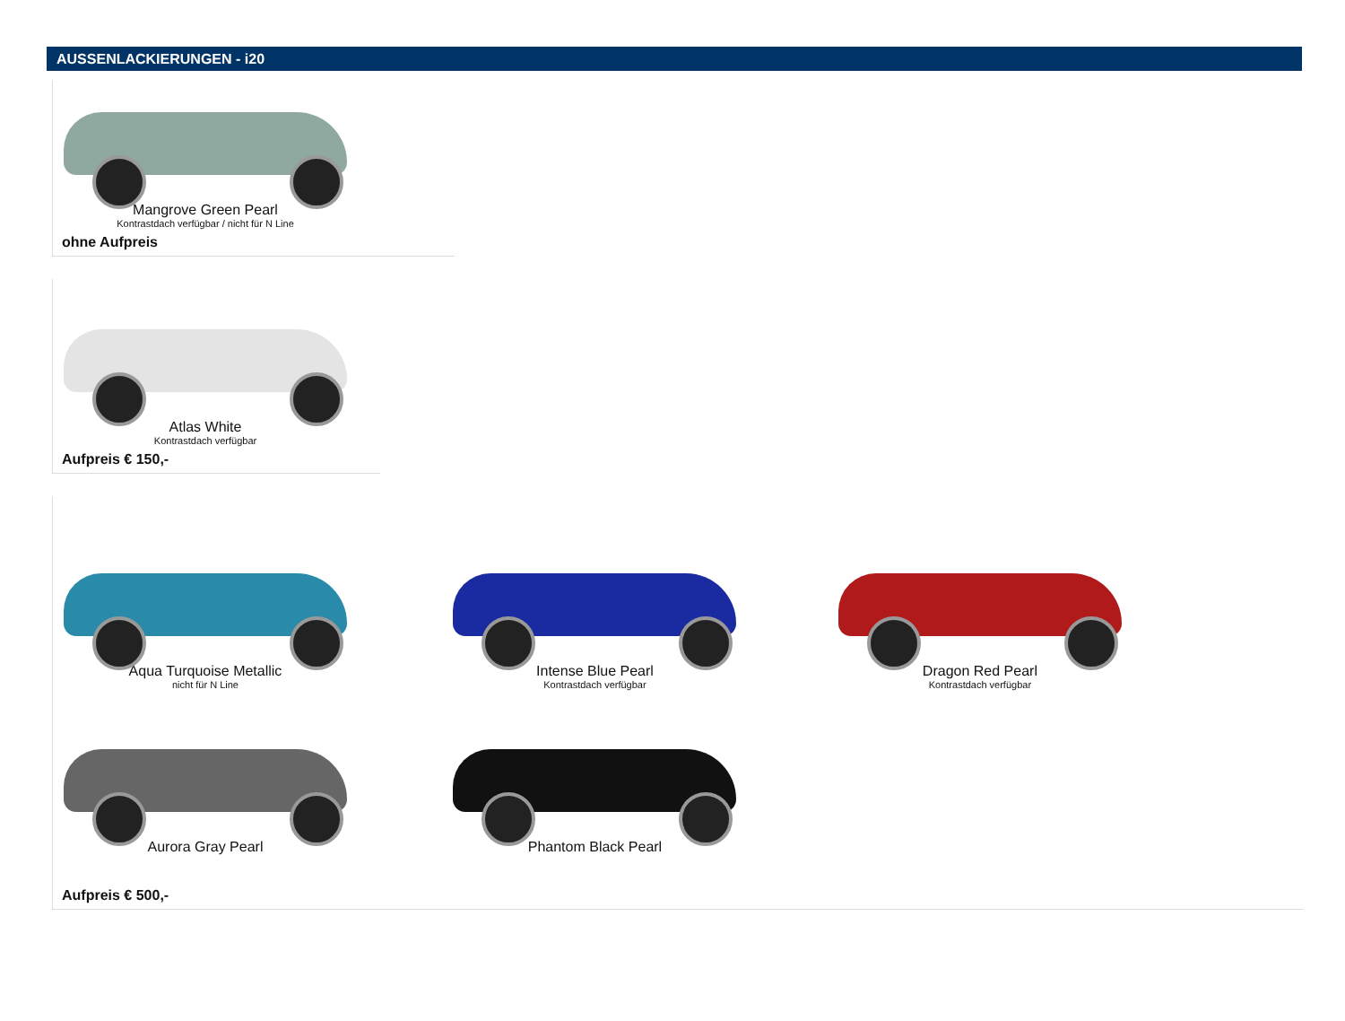AUSSENLACKIERUNGEN - i20
Mangrove Green Pearl
Kontrastdach verfügbar / nicht für N Line
ohne Aufpreis
Atlas White
Kontrastdach verfügbar
Aufpreis € 150,-
Aqua Turquoise Metallic
nicht für N Line
Intense Blue Pearl
Kontrastdach verfügbar
Dragon Red Pearl
Kontrastdach verfügbar
Aurora Gray Pearl Phantom Black Pearl
Aufpreis € 500,-